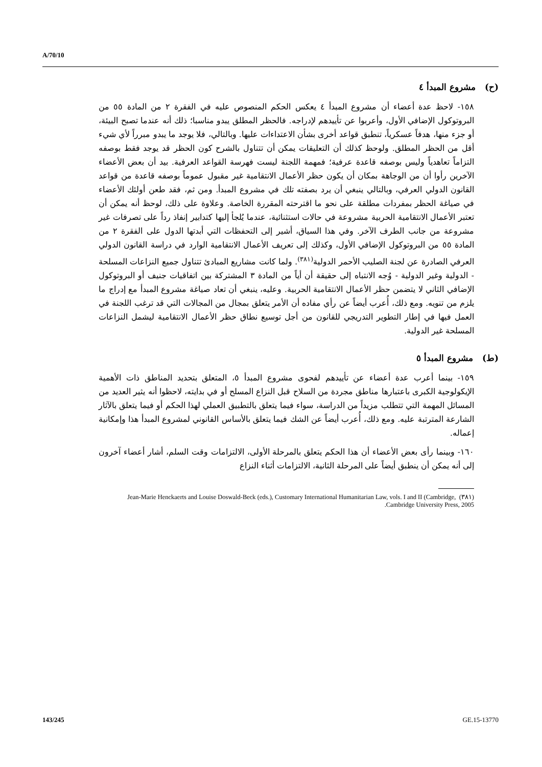A/70/10
(ح) مشروع المبدأ ٤
١٥٨- لاحظ عدة أعضاء أن مشروع المبدأ ٤ يعكس الحكم المنصوص عليه في الفقرة ٢ من المادة ٥٥ من البروتوكول الإضافي الأول، وأعربوا عن تأييدهم لإدراجه. فالحظر المطلق يبدو مناسبا؛ ذلك أنه عندما تصبح البيئة، أو جزء منها، هدفاً عسكرياً، تنطبق قواعد أخرى بشأن الاعتداءات عليها. وبالتالي، فلا يوجد ما يبدو مبرراً لأي شيء أقل من الحظر المطلق. ولوحظ كذلك أن التعليقات يمكن أن تتناول بالشرح كون الحظر قد يوجد فقط بوصفه التزاماً تعاهدياً وليس بوصفه قاعدة عرفية؛ فمهمة اللجنة ليست فهرسة القواعد العرفية. بيد أن بعض الأعضاء الآخرين رأوا أن من الوجاهة بمكان أن يكون حظر الأعمال الانتقامية غير مقبول عموماً بوصفه قاعدة من قواعد القانون الدولي العرفي، وبالتالي ينبغي أن يرد بصفته تلك في مشروع المبدأ. ومن ثم، فقد طعن أولئك الأعضاء في صياغة الحظر بمفردات مطلقة على نحو ما اقترحته المقررة الخاصة. وعلاوة على ذلك، لوحظ أنه يمكن أن تعتبر الأعمال الانتقامية الحربية مشروعة في حالات استثنائية، عندما يُلجأ إليها كتدابير إنفاذ رداً على تصرفات غير مشروعة من جانب الطرف الآخر. وفي هذا السياق، أشير إلى التحفظات التي أبدتها الدول على الفقرة ٢ من المادة ٥٥ من البروتوكول الإضافي الأول، وكذلك إلى تعريف الأعمال الانتقامية الوارد في دراسة القانون الدولي العرفي الصادرة عن لجنة الصليب الأحمر الدولية<sup>(٣٨١)</sup>. ولما كانت مشاريع المبادئ تتناول جميع النزاعات المسلحة - الدولية وغير الدولية - وُجه الانتباه إلى حقيقة أن أياً من المادة ٣ المشتركة بين اتفاقيات جنيف أو البروتوكول الإضافي الثاني لا يتضمن حظر الأعمال الانتقامية الحربية. وعليه، ينبغي أن تعاد صياغة مشروع المبدأ مع إدراج ما يلزم من تنويه. ومع ذلك، أُعرب أيضاً عن رأي مفاده أن الأمر يتعلق بمجال من المجالات التي قد ترغب اللجنة في العمل فيها في إطار التطوير التدريجي للقانون من أجل توسيع نطاق حظر الأعمال الانتقامية ليشمل النزاعات المسلحة غير الدولية.
(ط) مشروع المبدأ ٥
١٥٩- بينما أعرب عدة أعضاء عن تأييدهم لفحوى مشروع المبدأ ٥، المتعلق بتحديد المناطق ذات الأهمية الإيكولوجية الكبرى باعتبارها مناطق مجردة من السلاح قبل النزاع المسلح أو في بدايته، لاحظوا أنه يثير العديد من المسائل المهمة التي تتطلب مزيداً من الدراسة، سواء فيما يتعلق بالتطبيق العملي لهذا الحكم أو فيما يتعلق بالآثار الشارعة المترتبة عليه. ومع ذلك، أُعرب أيضاً عن الشك فيما يتعلق بالأساس القانوني لمشروع المبدأ هذا وإمكانية إعماله.
١٦٠- وبينما رأى بعض الأعضاء أن هذا الحكم يتعلق بالمرحلة الأولى، الالتزامات وقت السلم، أشار أعضاء آخرون إلى أنه يمكن أن ينطبق أيضاً على المرحلة الثانية، الالتزامات أثناء النزاع
(٣٨١) Jean-Marie Henckaerts and Louise Doswald-Beck (eds.), Customary International Humanitarian Law, vols. I and II (Cambridge, Cambridge University Press, 2005.
143/245 GE.15-13770